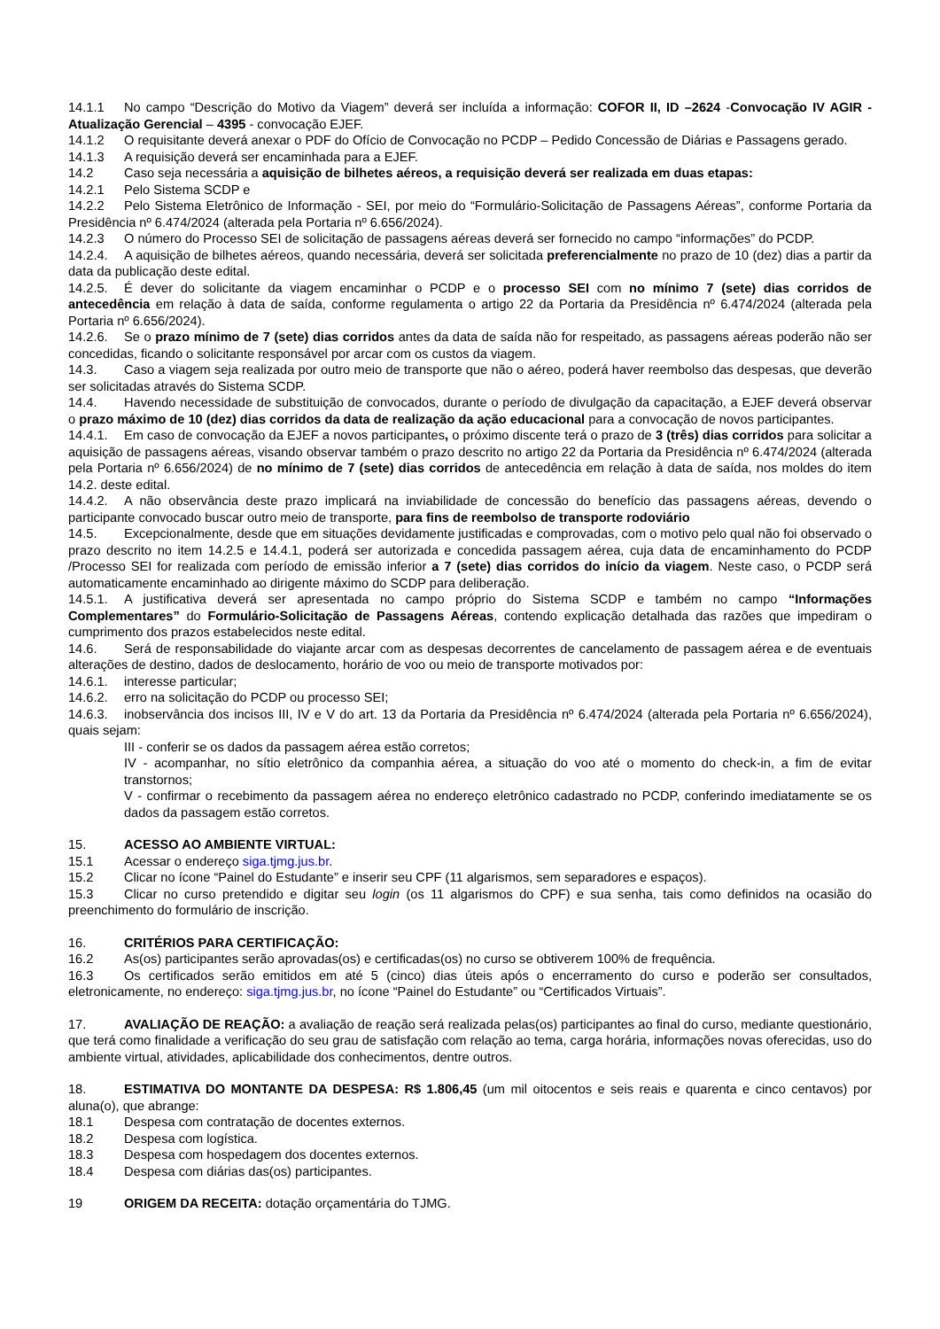14.1.1 No campo “Descrição do Motivo da Viagem” deverá ser incluída a informação: COFOR II, ID –2624 -Convocação IV AGIR - Atualização Gerencial – 4395 - convocação EJEF.
14.1.2 O requisitante deverá anexar o PDF do Ofício de Convocação no PCDP – Pedido Concessão de Diárias e Passagens gerado.
14.1.3 A requisição deverá ser encaminhada para a EJEF.
14.2 Caso seja necessária a aquisição de bilhetes aéreos, a requisição deverá ser realizada em duas etapas:
14.2.1 Pelo Sistema SCDP e
14.2.2 Pelo Sistema Eletrônico de Informação - SEI, por meio do “Formulário-Solicitação de Passagens Aéreas”, conforme Portaria da Presidência nº 6.474/2024 (alterada pela Portaria nº 6.656/2024).
14.2.3 O número do Processo SEI de solicitação de passagens aéreas deverá ser fornecido no campo “informações” do PCDP.
14.2.4. A aquisição de bilhetes aéreos, quando necessária, deverá ser solicitada preferencialmente no prazo de 10 (dez) dias a partir da data da publicação deste edital.
14.2.5. É dever do solicitante da viagem encaminhar o PCDP e o processo SEI com no mínimo 7 (sete) dias corridos de antecedência em relação à data de saída, conforme regulamenta o artigo 22 da Portaria da Presidência nº 6.474/2024 (alterada pela Portaria nº 6.656/2024).
14.2.6. Se o prazo mínimo de 7 (sete) dias corridos antes da data de saída não for respeitado, as passagens aéreas poderão não ser concedidas, ficando o solicitante responsável por arcar com os custos da viagem.
14.3. Caso a viagem seja realizada por outro meio de transporte que não o aéreo, poderá haver reembolso das despesas, que deverão ser solicitadas através do Sistema SCDP.
14.4. Havendo necessidade de substituição de convocados, durante o período de divulgação da capacitação, a EJEF deverá observar o prazo máximo de 10 (dez) dias corridos da data de realização da ação educacional para a convocação de novos participantes.
14.4.1. Em caso de convocação da EJEF a novos participantes, o próximo discente terá o prazo de 3 (três) dias corridos para solicitar a aquisição de passagens aéreas, visando observar também o prazo descrito no artigo 22 da Portaria da Presidência nº 6.474/2024 (alterada pela Portaria nº 6.656/2024) de no mínimo de 7 (sete) dias corridos de antecedência em relação à data de saída, nos moldes do item 14.2. deste edital.
14.4.2. A não observância deste prazo implicará na inviabilidade de concessão do benefício das passagens aéreas, devendo o participante convocado buscar outro meio de transporte, para fins de reembolso de transporte rodoviário
14.5. Excepcionalmente, desde que em situações devidamente justificadas e comprovadas, com o motivo pelo qual não foi observado o prazo descrito no item 14.2.5 e 14.4.1, poderá ser autorizada e concedida passagem aérea, cuja data de encaminhamento do PCDP /Processo SEI for realizada com período de emissão inferior a 7 (sete) dias corridos do início da viagem. Neste caso, o PCDP será automaticamente encaminhado ao dirigente máximo do SCDP para deliberação.
14.5.1. A justificativa deverá ser apresentada no campo próprio do Sistema SCDP e também no campo “Informações Complementares” do Formulário-Solicitação de Passagens Aéreas, contendo explicação detalhada das razões que impediram o cumprimento dos prazos estabelecidos neste edital.
14.6. Será de responsabilidade do viajante arcar com as despesas decorrentes de cancelamento de passagem aérea e de eventuais alterações de destino, dados de deslocamento, horário de voo ou meio de transporte motivados por:
14.6.1. interesse particular;
14.6.2. erro na solicitação do PCDP ou processo SEI;
14.6.3. inobservância dos incisos III, IV e V do art. 13 da Portaria da Presidência nº 6.474/2024 (alterada pela Portaria nº 6.656/2024), quais sejam:
III - conferir se os dados da passagem aérea estão corretos;
IV - acompanhar, no sítio eletrônico da companhia aérea, a situação do voo até o momento do check-in, a fim de evitar transtornos;
V - confirmar o recebimento da passagem aérea no endereço eletrônico cadastrado no PCDP, conferindo imediatamente se os dados da passagem estão corretos.
15. ACESSO AO AMBIENTE VIRTUAL:
15.1 Acessar o endereço siga.tjmg.jus.br.
15.2 Clicar no ícone “Painel do Estudante” e inserir seu CPF (11 algarismos, sem separadores e espaços).
15.3 Clicar no curso pretendido e digitar seu login (os 11 algarismos do CPF) e sua senha, tais como definidos na ocasião do preenchimento do formulário de inscrição.
16. CRITÉRIOS PARA CERTIFICAÇÃO:
16.2 As(os) participantes serão aprovadas(os) e certificadas(os) no curso se obtiverem 100% de frequência.
16.3 Os certificados serão emitidos em até 5 (cinco) dias úteis após o encerramento do curso e poderão ser consultados, eletronicamente, no endereço: siga.tjmg.jus.br, no ícone “Painel do Estudante” ou “Certificados Virtuais”.
17. AVALIAÇÃO DE REAÇÃO: a avaliação de reação será realizada pelas(os) participantes ao final do curso, mediante questionário, que terá como finalidade a verificação do seu grau de satisfação com relação ao tema, carga horária, informações novas oferecidas, uso do ambiente virtual, atividades, aplicabilidade dos conhecimentos, dentre outros.
18. ESTIMATIVA DO MONTANTE DA DESPESA: R$ 1.806,45 (um mil oitocentos e seis reais e quarenta e cinco centavos) por aluna(o), que abrange:
18.1 Despesa com contratação de docentes externos.
18.2 Despesa com logística.
18.3 Despesa com hospedagem dos docentes externos.
18.4 Despesa com diárias das(os) participantes.
19 ORIGEM DA RECEITA: dotação orçamentária do TJMG.